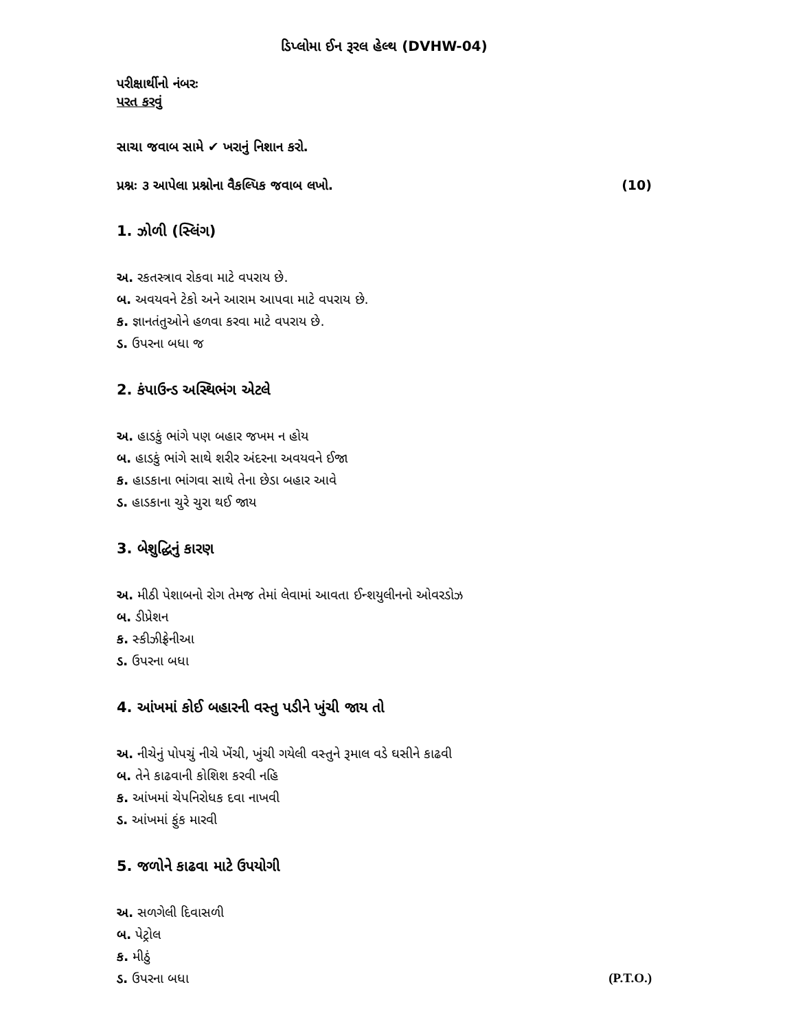ડિપ્લોમા ઈન રૂરલ હેલ્થ (DVHW-04)
પરીક્ષાર્થીનો નંબરઃ
પરત કરવું
સાચા જવાબ સામે ✔ ખરાનું નિશાન કરો.
પ્રશ્નઃ ૩ આપેલા પ્રશ્નોના વૈકલ્પિક જવાબ લખો. (10)
1. ઝોળી (સ્લિંગ)
અ. રકતસ્ત્રાવ રોકવા માટે વપરાય છે.
બ. અવયવને ટેકો અને આરામ આપવા માટે વપરાય છે.
ક. જ્ઞાનતંતુઓને હળવા કરવા માટે વપરાય છે.
ડ. ઉપરના બધા જ
2. કંપાઉન્ડ અસ્થિભંગ એટલે
અ. હાડકું ભાંગે પણ બહાર જખમ ન હોય
બ. હાડકું ભાંગે સાથે શરીર અંદરના અવયવને ઈજા
ક. હાડકાના ભાંગવા સાથે તેના છેડા બહાર આવે
ડ. હાડકાના ચુરે ચુરા થઈ જાય
3. બેશુદ્ધિનું કારણ
અ. મીઠી પેશાબનો રોગ તેમજ તેમાં લેવામાં આવતા ઈન્શયુલીનનો ઓવરડોઝ
બ. ડીપ્રેશન
ક. સ્કીઝીફ્રેનીઆ
ડ. ઉપરના બધા
4. આંખમાં કોઈ બહારની વસ્તુ પડીને ખુંચી જાય તો
અ. નીચેનું પોપચું નીચે ખેંચી, ખુંચી ગયેલી વસ્તુને રૂમાલ વડે ઘસીને કાઢવી
બ. તેને કાઢવાની કોશિશ કરવી નહિ
ક. આંખમાં ચેપનિરોધક દવા નાખવી
ડ. આંખમાં ફુંક મારવી
5. જળોને કાઢવા માટે ઉપયોગી
અ. સળગેલી દિવાસળી
બ. પેટ્રોલ
ક. મીઠું
ડ. ઉપરના બધા (P.T.O.)
​